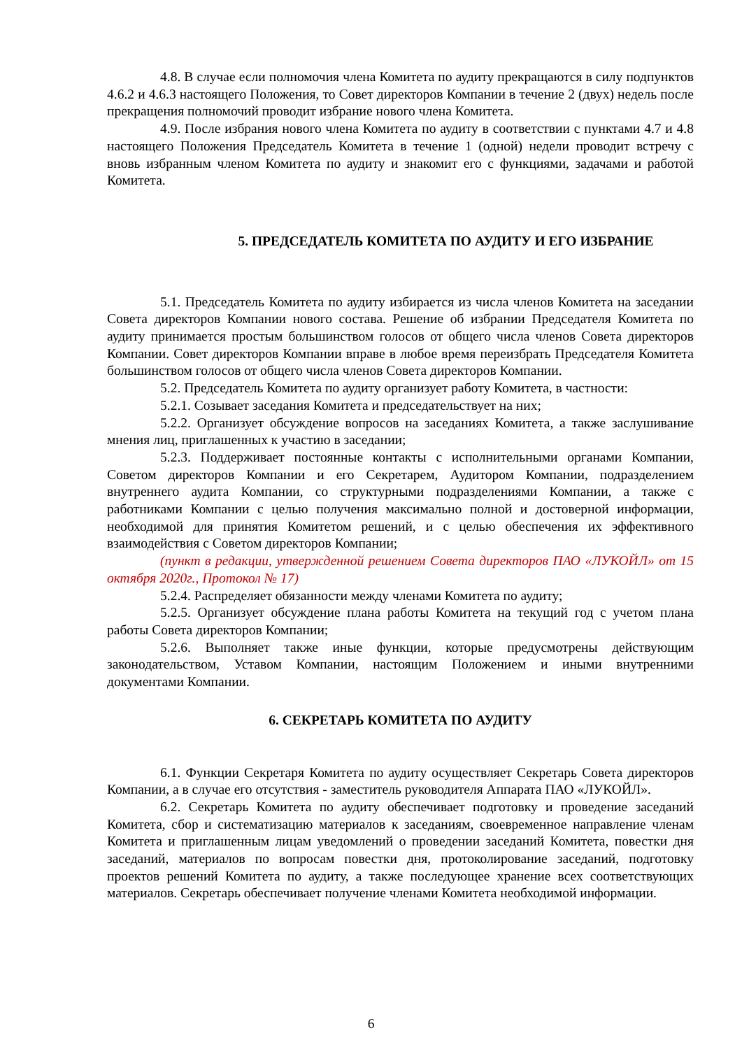4.8. В случае если полномочия члена Комитета по аудиту прекращаются в силу подпунктов 4.6.2 и 4.6.3 настоящего Положения, то Совет директоров Компании в течение 2 (двух) недель после прекращения полномочий проводит избрание нового члена Комитета.
4.9. После избрания нового члена Комитета по аудиту в соответствии с пунктами 4.7 и 4.8 настоящего Положения Председатель Комитета в течение 1 (одной) недели проводит встречу с вновь избранным членом Комитета по аудиту и знакомит его с функциями, задачами и работой Комитета.
5. ПРЕДСЕДАТЕЛЬ КОМИТЕТА ПО АУДИТУ И ЕГО ИЗБРАНИЕ
5.1. Председатель Комитета по аудиту избирается из числа членов Комитета на заседании Совета директоров Компании нового состава. Решение об избрании Председателя Комитета по аудиту принимается простым большинством голосов от общего числа членов Совета директоров Компании. Совет директоров Компании вправе в любое время переизбрать Председателя Комитета большинством голосов от общего числа членов Совета директоров Компании.
5.2. Председатель Комитета по аудиту организует работу Комитета, в частности:
5.2.1. Созывает заседания Комитета и председательствует на них;
5.2.2. Организует обсуждение вопросов на заседаниях Комитета, а также заслушивание мнения лиц, приглашенных к участию в заседании;
5.2.3. Поддерживает постоянные контакты с исполнительными органами Компании, Советом директоров Компании и его Секретарем, Аудитором Компании, подразделением внутреннего аудита Компании, со структурными подразделениями Компании, а также с работниками Компании с целью получения максимально полной и достоверной информации, необходимой для принятия Комитетом решений, и с целью обеспечения их эффективного взаимодействия с Советом директоров Компании;
(пункт в редакции, утвержденной решением Совета директоров ПАО «ЛУКОЙЛ» от 15 октября 2020г., Протокол № 17)
5.2.4. Распределяет обязанности между членами Комитета по аудиту;
5.2.5. Организует обсуждение плана работы Комитета на текущий год с учетом плана работы Совета директоров Компании;
5.2.6. Выполняет также иные функции, которые предусмотрены действующим законодательством, Уставом Компании, настоящим Положением и иными внутренними документами Компании.
6. СЕКРЕТАРЬ КОМИТЕТА ПО АУДИТУ
6.1. Функции Секретаря Комитета по аудиту осуществляет Секретарь Совета директоров Компании, а в случае его отсутствия - заместитель руководителя Аппарата ПАО «ЛУКОЙЛ».
6.2. Секретарь Комитета по аудиту обеспечивает подготовку и проведение заседаний Комитета, сбор и систематизацию материалов к заседаниям, своевременное направление членам Комитета и приглашенным лицам уведомлений о проведении заседаний Комитета, повестки дня заседаний, материалов по вопросам повестки дня, протоколирование заседаний, подготовку проектов решений Комитета по аудиту, а также последующее хранение всех соответствующих материалов. Секретарь обеспечивает получение членами Комитета необходимой информации.
6